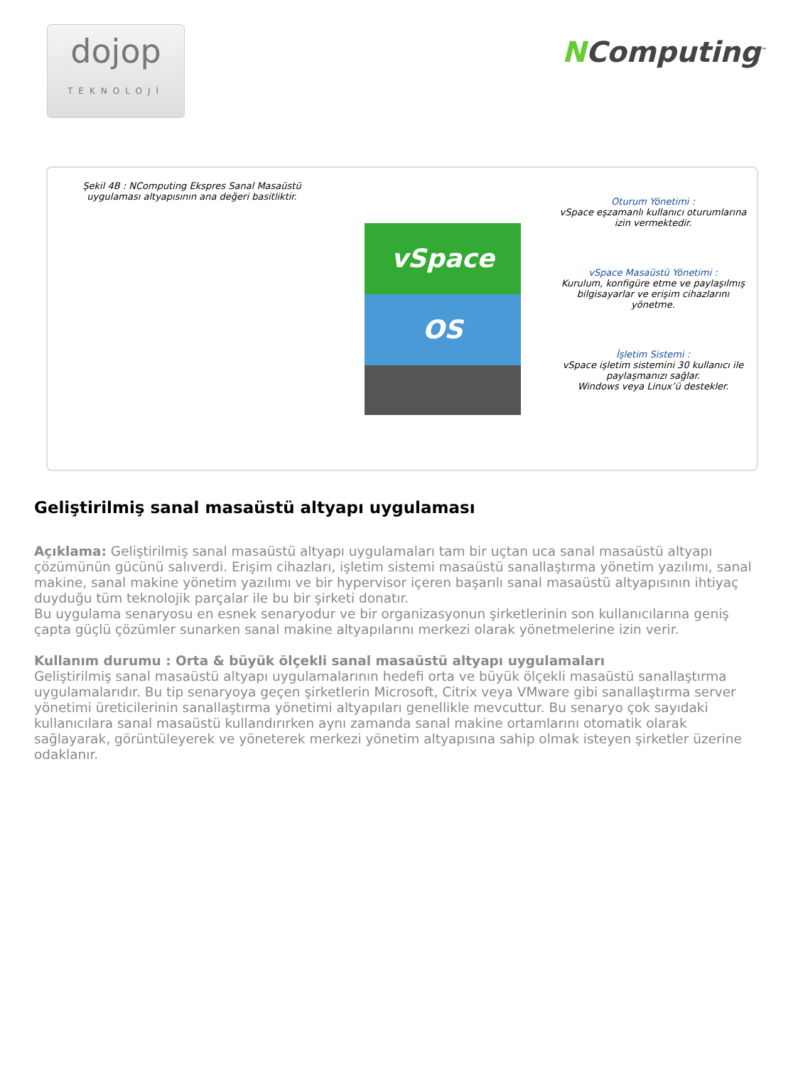dojop
TEKNOLOJİ
NComputing<sup>™</sup>
Şekil 4B : NComputing Ekspres Sanal Masaüstü uygulaması altyapısının ana değeri basitliktir.
vSpace
OS
Oturum Yönetimi :
vSpace eşzamanlı kullanıcı oturumlarına izin vermektedir.
vSpace Masaüstü Yönetimi :
Kurulum, konfigüre etme ve paylaşılmış bilgisayarlar ve erişim cihazlarını yönetme.
İşletim Sistemi :
vSpace işletim sistemini 30 kullanıcı ile paylaşmanızı sağlar.
Windows veya Linux’ü destekler.
Geliştirilmiş sanal masaüstü altyapı uygulaması
Açıklama: Geliştirilmiş sanal masaüstü altyapı uygulamaları tam bir uçtan uca sanal masaüstü altyapı çözümünün gücünü salıverdi. Erişim cihazları, işletim sistemi masaüstü sanallaştırma yönetim yazılımı, sanal makine, sanal makine yönetim yazılımı ve bir hypervisor içeren başarılı sanal masaüstü altyapısının ihtiyaç duyduğu tüm teknolojik parçalar ile bu bir şirketi donatır.
Bu uygulama senaryosu en esnek senaryodur ve bir organizasyonun şirketlerinin son kullanıcılarına geniş çapta güçlü çözümler sunarken sanal makine altyapılarını merkezi olarak yönetmelerine izin verir.
Kullanım durumu : Orta & büyük ölçekli sanal masaüstü altyapı uygulamaları
Geliştirilmiş sanal masaüstü altyapı uygulamalarının hedefi orta ve büyük ölçekli masaüstü sanallaştırma uygulamalarıdır. Bu tip senaryoya geçen şirketlerin Microsoft, Citrix veya VMware gibi sanallaştırma server yönetimi üreticilerinin sanallaştırma yönetimi altyapıları genellikle mevcuttur. Bu senaryo çok sayıdaki kullanıcılara sanal masaüstü kullandırırken aynı zamanda sanal makine ortamlarını otomatik olarak sağlayarak, görüntüleyerek ve yöneterek merkezi yönetim altyapısına sahip olmak isteyen şirketler üzerine odaklanır.